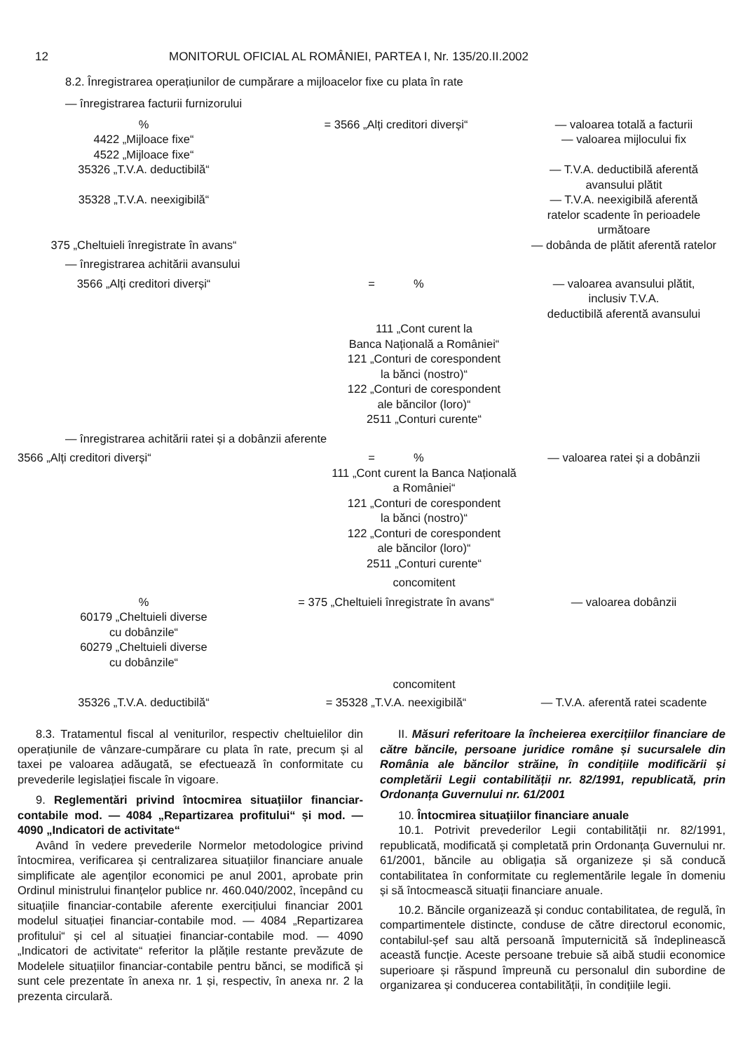12 MONITORUL OFICIAL AL ROMÂNIEI, PARTEA I, Nr. 135/20.II.2002
8.2. Înregistrarea operațiunilor de cumpărare a mijloacelor fixe cu plata în rate
— înregistrarea facturii furnizorului
| % | = 3566 „Alți creditori diverși“ | — valoarea totală a facturii |
| 4422 „Mijloace fixe“ | | — valoarea mijlocului fix |
| 4522 „Mijloace fixe“ | | |
| 35326 „T.V.A. deductibilă“ | | — T.V.A. deductibilă aferentă avansului plătit |
| 35328 „T.V.A. neexigibilă“ | | — T.V.A. neexigibilă aferentă ratelor scadente în perioadele următoare |
| 375 „Cheltuieli înregistrate în avans“ | | — dobânda de plătit aferentă ratelor |
— înregistrarea achitării avansului
| 3566 „Alți creditori diverși“ | = % | — valoarea avansului plătit, inclusiv T.V.A. deductibilă aferentă avansului |
| | 111 „Cont curent la Banca Națională a României“ 121 „Conturi de corespondent la bănci (nostro)“ 122 „Conturi de corespondent ale băncilor (loro)“ 2511 „Conturi curente“ | |
— înregistrarea achitării ratei și a dobânzii aferente
| 3566 „Alți creditori diverși“ | = % | — valoarea ratei și a dobânzii |
| | 111 „Cont curent la Banca Națională a României“ 121 „Conturi de corespondent la bănci (nostro)“ 122 „Conturi de corespondent ale băncilor (loro)“ 2511 „Conturi curente“ | |
| | concomitent | |
| % | = 375 „Cheltuieli înregistrate în avans“ | — valoarea dobânzii |
| 60179 „Cheltuieli diverse cu dobânzile“ 60279 „Cheltuieli diverse cu dobânzile“ | | |
| | concomitent | |
| 35326 „T.V.A. deductibilă“ | = 35328 „T.V.A. neexigibilă“ | — T.V.A. aferentă ratei scadente |
8.3. Tratamentul fiscal al veniturilor, respectiv cheltuielilor din operațiunile de vânzare-cumpărare cu plata în rate, precum și al taxei pe valoarea adăugată, se efectuează în conformitate cu prevederile legislației fiscale în vigoare.
9. Reglementări privind întocmirea situațiilor financiar-contabile mod. — 4084 „Repartizarea profitului“ și mod. — 4090 „Indicatori de activitate“
Având în vedere prevederile Normelor metodologice privind întocmirea, verificarea și centralizarea situațiilor financiare anuale simplificate ale agenților economici pe anul 2001, aprobate prin Ordinul ministrului finanțelor publice nr. 460.040/2002, începând cu situațiile financiar-contabile aferente exercițiului financiar 2001 modelul situației financiar-contabile mod. — 4084 „Repartizarea profitului“ și cel al situației financiar-contabile mod. — 4090 „Indicatori de activitate“ referitor la plățile restante prevăzute de Modelele situațiilor financiar-contabile pentru bănci, se modifică și sunt cele prezentate în anexa nr. 1 și, respectiv, în anexa nr. 2 la prezenta circulară.
II. Măsuri referitoare la încheierea exercițiilor financiare de către băncile, persoane juridice române și sucursalele din România ale băncilor străine, în condițiile modificării și completării Legii contabilității nr. 82/1991, republicată, prin Ordonanța Guvernului nr. 61/2001
10. Întocmirea situațiilor financiare anuale
10.1. Potrivit prevederilor Legii contabilității nr. 82/1991, republicată, modificată și completată prin Ordonanța Guvernului nr. 61/2001, băncile au obligația să organizeze și să conducă contabilitatea în conformitate cu reglementările legale în domeniu și să întocmească situații financiare anuale.
10.2. Băncile organizează și conduc contabilitatea, de regulă, în compartimentele distincte, conduse de către directorul economic, contabilul-șef sau altă persoană împuternicită să îndeplinească această funcție. Aceste persoane trebuie să aibă studii economice superioare și răspund împreună cu personalul din subordine de organizarea și conducerea contabilității, în condițiile legii.